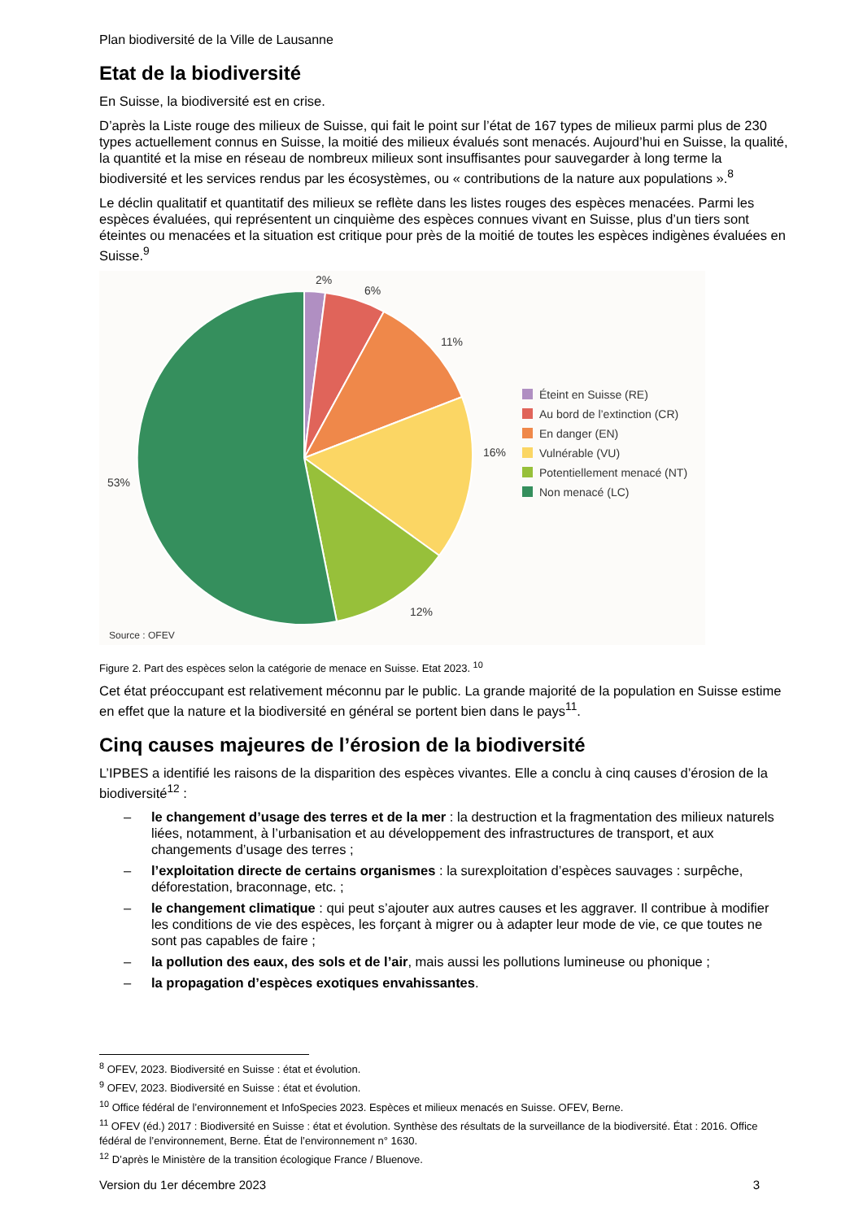Plan biodiversité de la Ville de Lausanne
Etat de la biodiversité
En Suisse, la biodiversité est en crise.
D’après la Liste rouge des milieux de Suisse, qui fait le point sur l’état de 167 types de milieux parmi plus de 230 types actuellement connus en Suisse, la moitié des milieux évalués sont menacés. Aujourd’hui en Suisse, la qualité, la quantité et la mise en réseau de nombreux milieux sont insuffisantes pour sauvegarder à long terme la biodiversité et les services rendus par les écosystèmes, ou « contributions de la nature aux populations ».<sup>8</sup>
Le déclin qualitatif et quantitatif des milieux se reflète dans les listes rouges des espèces menacées. Parmi les espèces évaluées, qui représentent un cinquième des espèces connues vivant en Suisse, plus d’un tiers sont éteintes ou menacées et la situation est critique pour près de la moitié de toutes les espèces indigènes évaluées en Suisse.<sup>9</sup>
2%
6%
11%
16%
12%
53%
Source : OFEV
Éteint en Suisse (RE)
Au bord de l’extinction (CR)
En danger (EN)
Vulnérable (VU)
Potentiellement menacé (NT)
Non menacé (LC)
Figure 2. Part des espèces selon la catégorie de menace en Suisse. Etat 2023. <sup>10</sup>
Cet état préoccupant est relativement méconnu par le public. La grande majorité de la population en Suisse estime en effet que la nature et la biodiversité en général se portent bien dans le pays<sup>11</sup>.
Cinq causes majeures de l’érosion de la biodiversité
L’IPBES a identifié les raisons de la disparition des espèces vivantes. Elle a conclu à cinq causes d’érosion de la biodiversité<sup>12</sup> :
– le changement d’usage des terres et de la mer : la destruction et la fragmentation des milieux naturels liées, notamment, à l’urbanisation et au développement des infrastructures de transport, et aux changements d’usage des terres ;
– l’exploitation directe de certains organismes : la surexploitation d’espèces sauvages : surpêche, déforestation, braconnage, etc. ;
– le changement climatique : qui peut s’ajouter aux autres causes et les aggraver. Il contribue à modifier les conditions de vie des espèces, les forçant à migrer ou à adapter leur mode de vie, ce que toutes ne sont pas capables de faire ;
– la pollution des eaux, des sols et de l’air, mais aussi les pollutions lumineuse ou phonique ;
– la propagation d’espèces exotiques envahissantes.
<sup>8</sup> OFEV, 2023. Biodiversité en Suisse : état et évolution.
<sup>9</sup> OFEV, 2023. Biodiversité en Suisse : état et évolution.
<sup>10</sup> Office fédéral de l’environnement et InfoSpecies 2023. Espèces et milieux menacés en Suisse. OFEV, Berne.
<sup>11</sup> OFEV (éd.) 2017 : Biodiversité en Suisse : état et évolution. Synthèse des résultats de la surveillance de la biodiversité. État : 2016. Office fédéral de l’environnement, Berne. État de l’environnement n° 1630.
<sup>12</sup> D’après le Ministère de la transition écologique France / Bluenove.
Version du 1er décembre 2023 3